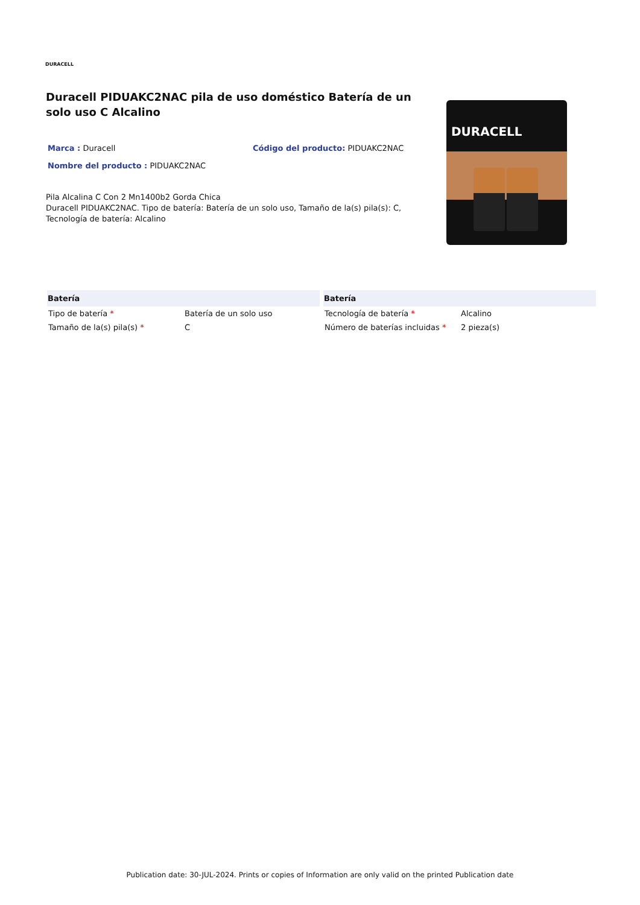DURACELL
Duracell PIDUAKC2NAC pila de uso doméstico Batería de un solo uso C Alcalino
Marca : Duracell
Código del producto: PIDUAKC2NAC
Nombre del producto : PIDUAKC2NAC
Pila Alcalina C Con 2 Mn1400b2 Gorda Chica
Duracell PIDUAKC2NAC. Tipo de batería: Batería de un solo uso, Tamaño de la(s) pila(s): C, Tecnología de batería: Alcalino
DURACELL
| Batería | |
| --- | --- |
| Tipo de batería * | Batería de un solo uso |
| Tamaño de la(s) pila(s) * | C |
| Batería | |
| --- | --- |
| Tecnología de batería * | Alcalino |
| Número de baterías incluidas * | 2 pieza(s) |
Publication date: 30-JUL-2024. Prints or copies of Information are only valid on the printed Publication date